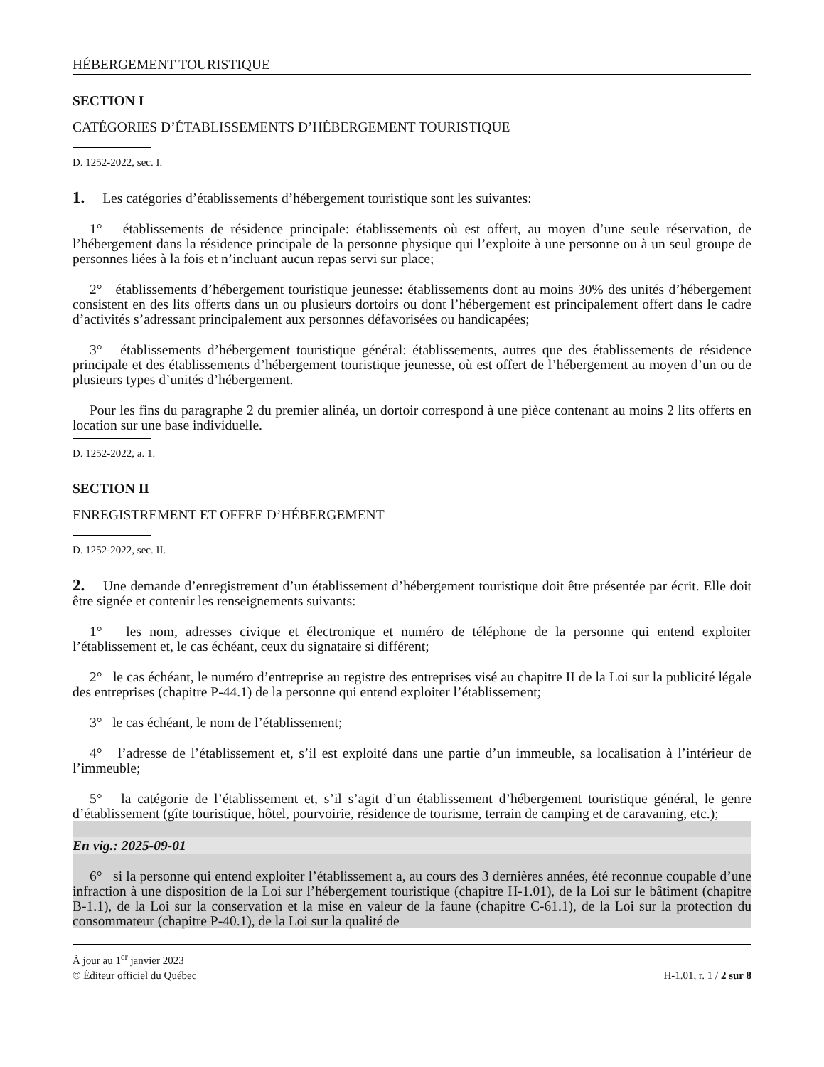HÉBERGEMENT TOURISTIQUE
SECTION I
CATÉGORIES D’ÉTABLISSEMENTS D’HÉBERGEMENT TOURISTIQUE
D. 1252-2022, sec. I.
1. Les catégories d’établissements d’hébergement touristique sont les suivantes:
1° établissements de résidence principale: établissements où est offert, au moyen d’une seule réservation, de l’hébergement dans la résidence principale de la personne physique qui l’exploite à une personne ou à un seul groupe de personnes liées à la fois et n’incluant aucun repas servi sur place;
2° établissements d’hébergement touristique jeunesse: établissements dont au moins 30% des unités d’hébergement consistent en des lits offerts dans un ou plusieurs dortoirs ou dont l’hébergement est principalement offert dans le cadre d’activités s’adressant principalement aux personnes défavorisées ou handicapées;
3° établissements d’hébergement touristique général: établissements, autres que des établissements de résidence principale et des établissements d’hébergement touristique jeunesse, où est offert de l’hébergement au moyen d’un ou de plusieurs types d’unités d’hébergement.
Pour les fins du paragraphe 2 du premier alinéa, un dortoir correspond à une pièce contenant au moins 2 lits offerts en location sur une base individuelle.
D. 1252-2022, a. 1.
SECTION II
ENREGISTREMENT ET OFFRE D’HÉBERGEMENT
D. 1252-2022, sec. II.
2. Une demande d’enregistrement d’un établissement d’hébergement touristique doit être présentée par écrit. Elle doit être signée et contenir les renseignements suivants:
1° les nom, adresses civique et électronique et numéro de téléphone de la personne qui entend exploiter l’établissement et, le cas échéant, ceux du signataire si différent;
2° le cas échéant, le numéro d’entreprise au registre des entreprises visé au chapitre II de la Loi sur la publicité légale des entreprises (chapitre P-44.1) de la personne qui entend exploiter l’établissement;
3° le cas échéant, le nom de l’établissement;
4° l’adresse de l’établissement et, s’il est exploité dans une partie d’un immeuble, sa localisation à l’intérieur de l’immeuble;
5° la catégorie de l’établissement et, s’il s’agit d’un établissement d’hébergement touristique général, le genre d’établissement (gîte touristique, hôtel, pourvoirie, résidence de tourisme, terrain de camping et de caravaning, etc.);
En vig.: 2025-09-01
6° si la personne qui entend exploiter l’établissement a, au cours des 3 dernières années, été reconnue coupable d’une infraction à une disposition de la Loi sur l’hébergement touristique (chapitre H-1.01), de la Loi sur le bâtiment (chapitre B-1.1), de la Loi sur la conservation et la mise en valeur de la faune (chapitre C-61.1), de la Loi sur la protection du consommateur (chapitre P-40.1), de la Loi sur la qualité de
À jour au 1<sup>er</sup> janvier 2023
© Éditeur officiel du Québec
H-1.01, r. 1 / 2 sur 8